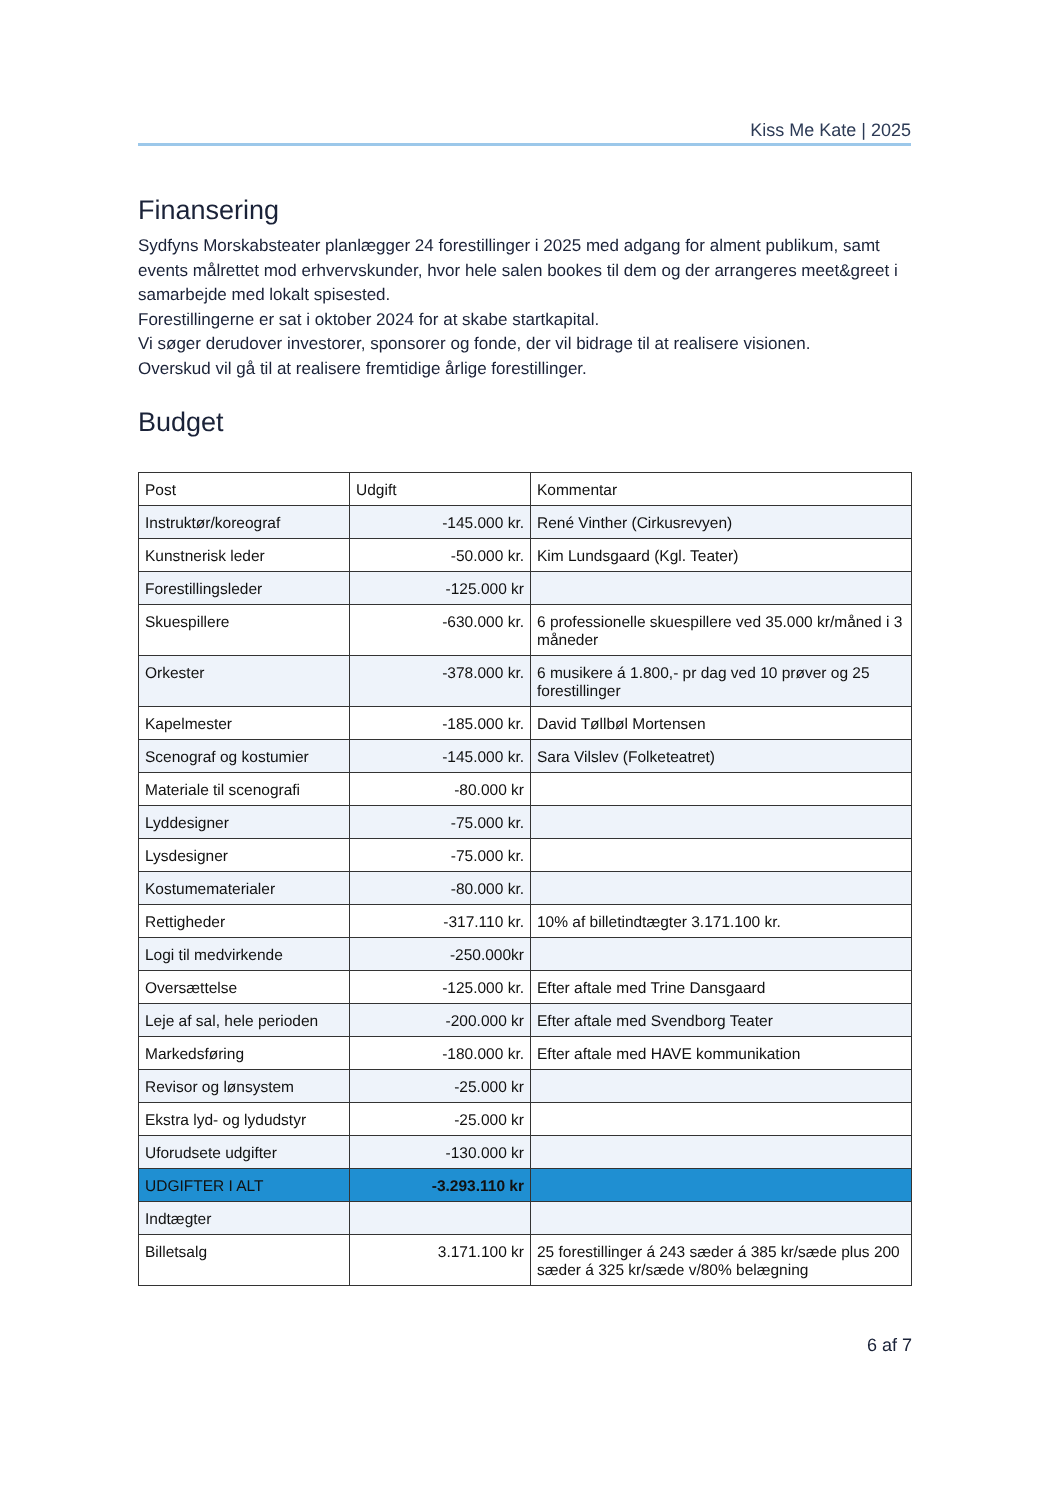Kiss Me Kate | 2025
Finansering
Sydfyns Morskabsteater planlægger 24 forestillinger i 2025 med adgang for alment publikum, samt events målrettet mod erhvervskunder, hvor hele salen bookes til dem og der arrangeres meet&greet i samarbejde med lokalt spisested.
Forestillingerne er sat i oktober 2024 for at skabe startkapital.
Vi søger derudover investorer, sponsorer og fonde, der vil bidrage til at realisere visionen.
Overskud vil gå til at realisere fremtidige årlige forestillinger.
Budget
| Post | Udgift | Kommentar |
| --- | --- | --- |
| Instruktør/koreograf | -145.000 kr. | René Vinther (Cirkusrevyen) |
| Kunstnerisk leder | -50.000 kr. | Kim Lundsgaard (Kgl. Teater) |
| Forestillingsleder | -125.000 kr | |
| Skuespillere | -630.000 kr. | 6 professionelle skuespillere ved 35.000 kr/måned i 3 måneder |
| Orkester | -378.000 kr. | 6 musikere á 1.800,- pr dag ved 10 prøver og 25 forestillinger |
| Kapelmester | -185.000 kr. | David Tøllbøl Mortensen |
| Scenograf og kostumier | -145.000 kr. | Sara Vilslev (Folketeatret) |
| Materiale til scenografi | -80.000 kr | |
| Lyddesigner | -75.000 kr. | |
| Lysdesigner | -75.000 kr. | |
| Kostumematerialer | -80.000 kr. | |
| Rettigheder | -317.110 kr. | 10% af billetindtægter 3.171.100 kr. |
| Logi til medvirkende | -250.000kr | |
| Oversættelse | -125.000 kr. | Efter aftale med Trine Dansgaard |
| Leje af sal, hele perioden | -200.000 kr | Efter aftale med Svendborg Teater |
| Markedsføring | -180.000 kr. | Efter aftale med HAVE kommunikation |
| Revisor og lønsystem | -25.000 kr | |
| Ekstra lyd- og lydudstyr | -25.000 kr | |
| Uforudsete udgifter | -130.000 kr | |
| UDGIFTER I ALT | -3.293.110 kr | |
| Indtægter | | |
| Billetsalg | 3.171.100 kr | 25 forestillinger á 243 sæder á 385 kr/sæde plus 200 sæder á 325 kr/sæde v/80% belægning |
6 af 7